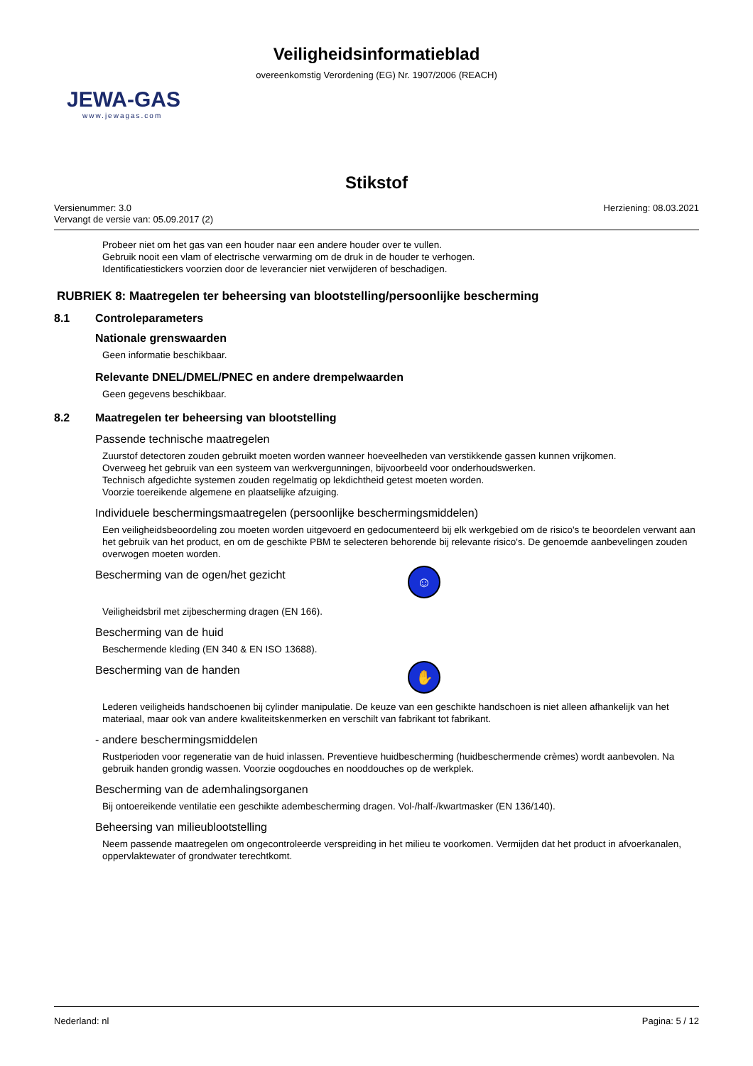Veiligheidsinformatieblad
overeenkomstig Verordening (EG) Nr. 1907/2006 (REACH)
JEWA-GAS
www.jewagas.com
Stikstof
Versienummer: 3.0
Vervangt de versie van: 05.09.2017 (2)
Herziening: 08.03.2021
Probeer niet om het gas van een houder naar een andere houder over te vullen.
Gebruik nooit een vlam of electrische verwarming om de druk in de houder te verhogen.
Identificatiestickers voorzien door de leverancier niet verwijderen of beschadigen.
RUBRIEK 8: Maatregelen ter beheersing van blootstelling/persoonlijke bescherming
8.1 Controleparameters
Nationale grenswaarden
Geen informatie beschikbaar.
Relevante DNEL/DMEL/PNEC en andere drempelwaarden
Geen gegevens beschikbaar.
8.2 Maatregelen ter beheersing van blootstelling
Passende technische maatregelen
Zuurstof detectoren zouden gebruikt moeten worden wanneer hoeveelheden van verstikkende gassen kunnen vrijkomen.
Overweeg het gebruik van een systeem van werkvergunningen, bijvoorbeeld voor onderhoudswerken.
Technisch afgedichte systemen zouden regelmatig op lekdichtheid getest moeten worden.
Voorzie toereikende algemene en plaatselijke afzuiging.
Individuele beschermingsmaatregelen (persoonlijke beschermingsmiddelen)
Een veiligheidsbeoordeling zou moeten worden uitgevoerd en gedocumenteerd bij elk werkgebied om de risico's te beoordelen verwant aan het gebruik van het product, en om de geschikte PBM te selecteren behorende bij relevante risico's. De genoemde aanbevelingen zouden overwogen moeten worden.
Bescherming van de ogen/het gezicht
☺
Veiligheidsbril met zijbescherming dragen (EN 166).
Bescherming van de huid
Beschermende kleding (EN 340 & EN ISO 13688).
Bescherming van de handen
✋
Lederen veiligheids handschoenen bij cylinder manipulatie. De keuze van een geschikte handschoen is niet alleen afhankelijk van het materiaal, maar ook van andere kwaliteitskenmerken en verschilt van fabrikant tot fabrikant.
- andere beschermingsmiddelen
Rustperioden voor regeneratie van de huid inlassen. Preventieve huidbescherming (huidbeschermende crèmes) wordt aanbevolen. Na gebruik handen grondig wassen. Voorzie oogdouches en nooddouches op de werkplek.
Bescherming van de ademhalingsorganen
Bij ontoereikende ventilatie een geschikte adembescherming dragen. Vol-/half-/kwartmasker (EN 136/140).
Beheersing van milieublootstelling
Neem passende maatregelen om ongecontroleerde verspreiding in het milieu te voorkomen. Vermijden dat het product in afvoerkanalen, oppervlaktewater of grondwater terechtkomt.
Nederland: nl Pagina: 5 / 12